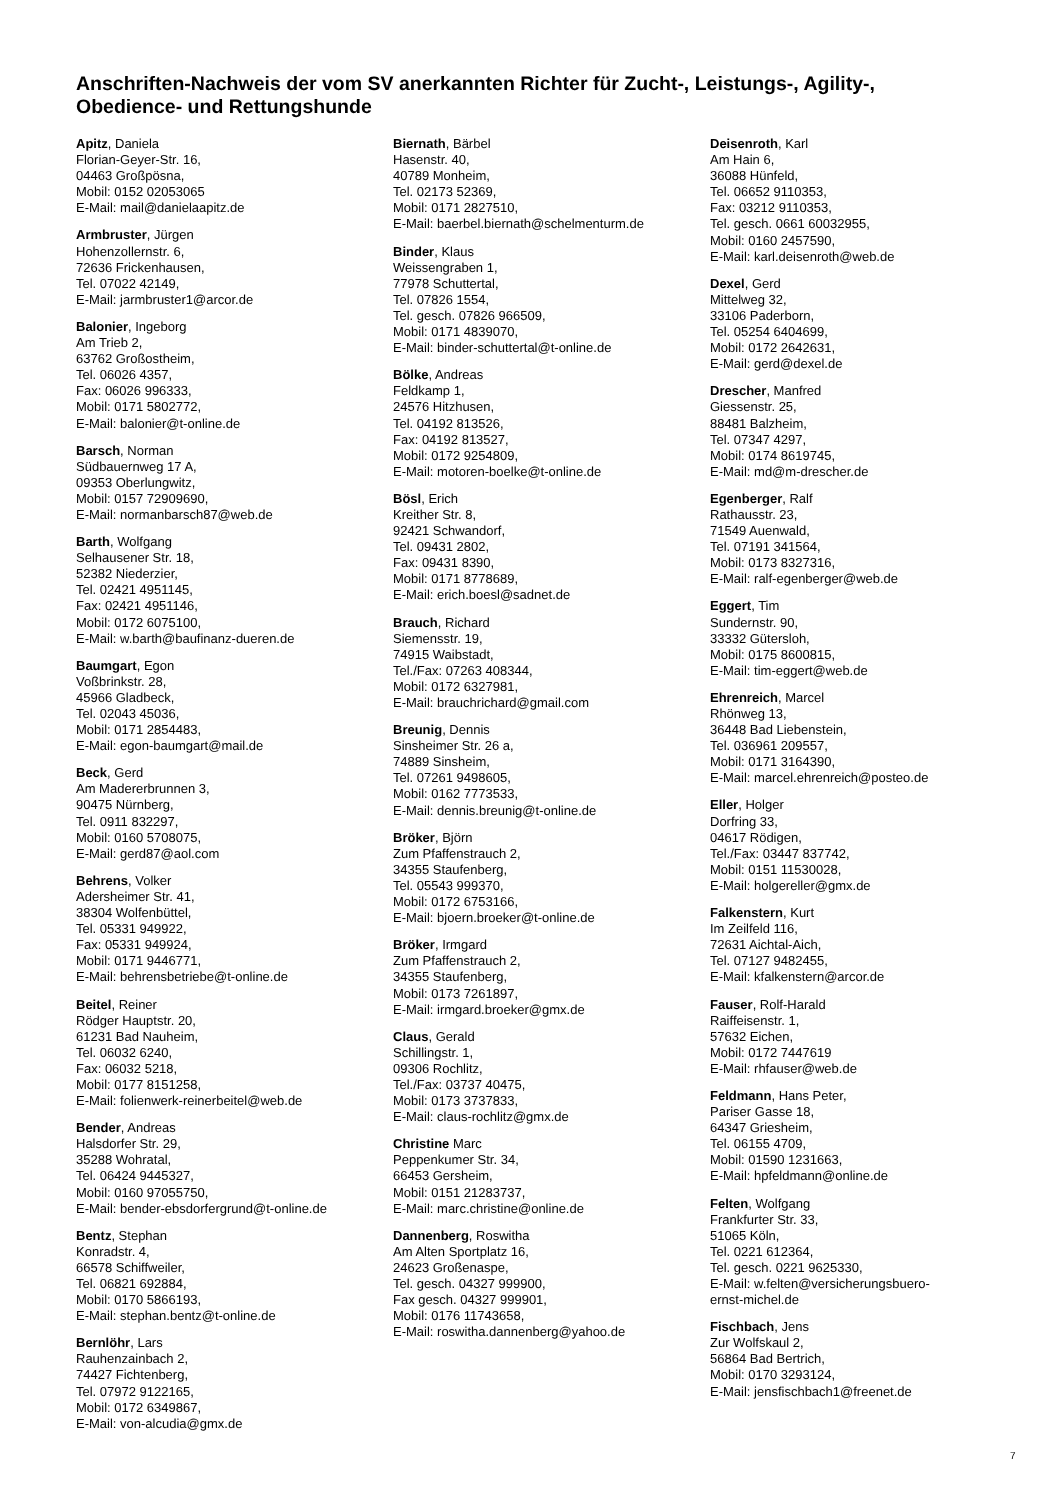Anschriften-Nachweis der vom SV anerkannten Richter für Zucht-, Leistungs-, Agility-, Obedience- und Rettungshunde
Apitz, Daniela
Florian-Geyer-Str. 16,
04463 Großpösna,
Mobil: 0152 02053065
E-Mail: mail@danielaapitz.de
Armbruster, Jürgen
Hohenzollernstr. 6,
72636 Frickenhausen,
Tel. 07022 42149,
E-Mail: jarmbruster1@arcor.de
Balonier, Ingeborg
Am Trieb 2,
63762 Großostheim,
Tel. 06026 4357,
Fax: 06026 996333,
Mobil: 0171 5802772,
E-Mail: balonier@t-online.de
Barsch, Norman
Südbauernweg 17 A,
09353 Oberlungwitz,
Mobil: 0157 72909690,
E-Mail: normanbarsch87@web.de
Barth, Wolfgang
Selhausener Str. 18,
52382 Niederzier,
Tel. 02421 4951145,
Fax: 02421 4951146,
Mobil: 0172 6075100,
E-Mail: w.barth@baufinanz-dueren.de
Baumgart, Egon
Voßbrinkstr. 28,
45966 Gladbeck,
Tel. 02043 45036,
Mobil: 0171 2854483,
E-Mail: egon-baumgart@mail.de
Beck, Gerd
Am Madererbrunnen 3,
90475 Nürnberg,
Tel. 0911 832297,
Mobil: 0160 5708075,
E-Mail: gerd87@aol.com
Behrens, Volker
Adersheimer Str. 41,
38304 Wolfenbüttel,
Tel. 05331 949922,
Fax: 05331 949924,
Mobil: 0171 9446771,
E-Mail: behrensbetriebe@t-online.de
Beitel, Reiner
Rödger Hauptstr. 20,
61231 Bad Nauheim,
Tel. 06032 6240,
Fax: 06032 5218,
Mobil: 0177 8151258,
E-Mail: folienwerk-reinerbeitel@web.de
Bender, Andreas
Halsdorfer Str. 29,
35288 Wohratal,
Tel. 06424 9445327,
Mobil: 0160 97055750,
E-Mail: bender-ebsdorfergrund@t-online.de
Bentz, Stephan
Konradstr. 4,
66578 Schiffweiler,
Tel. 06821 692884,
Mobil: 0170 5866193,
E-Mail: stephan.bentz@t-online.de
Bernlöhr, Lars
Rauhenzainbach 2,
74427 Fichtenberg,
Tel. 07972 9122165,
Mobil: 0172 6349867,
E-Mail: von-alcudia@gmx.de
Biernath, Bärbel
Hasenstr. 40,
40789 Monheim,
Tel. 02173 52369,
Mobil: 0171 2827510,
E-Mail: baerbel.biernath@schelmenturm.de
Binder, Klaus
Weissengraben 1,
77978 Schuttertal,
Tel. 07826 1554,
Tel. gesch. 07826 966509,
Mobil: 0171 4839070,
E-Mail: binder-schuttertal@t-online.de
Bölke, Andreas
Feldkamp 1,
24576 Hitzhusen,
Tel. 04192 813526,
Fax: 04192 813527,
Mobil: 0172 9254809,
E-Mail: motoren-boelke@t-online.de
Bösl, Erich
Kreither Str. 8,
92421 Schwandorf,
Tel. 09431 2802,
Fax: 09431 8390,
Mobil: 0171 8778689,
E-Mail: erich.boesl@sadnet.de
Brauch, Richard
Siemensstr. 19,
74915 Waibstadt,
Tel./Fax: 07263 408344,
Mobil: 0172 6327981,
E-Mail: brauchrichard@gmail.com
Breunig, Dennis
Sinsheimer Str. 26 a,
74889 Sinsheim,
Tel. 07261 9498605,
Mobil: 0162 7773533,
E-Mail: dennis.breunig@t-online.de
Bröker, Björn
Zum Pfaffenstrauch 2,
34355 Staufenberg,
Tel. 05543 999370,
Mobil: 0172 6753166,
E-Mail: bjoern.broeker@t-online.de
Bröker, Irmgard
Zum Pfaffenstrauch 2,
34355 Staufenberg,
Mobil: 0173 7261897,
E-Mail: irmgard.broeker@gmx.de
Claus, Gerald
Schillingstr. 1,
09306 Rochlitz,
Tel./Fax: 03737 40475,
Mobil: 0173 3737833,
E-Mail: claus-rochlitz@gmx.de
Christine Marc
Peppenkumer Str. 34,
66453 Gersheim,
Mobil: 0151 21283737,
E-Mail: marc.christine@online.de
Dannenberg, Roswitha
Am Alten Sportplatz 16,
24623 Großenaspe,
Tel. gesch. 04327 999900,
Fax gesch. 04327 999901,
Mobil: 0176 11743658,
E-Mail: roswitha.dannenberg@yahoo.de
Deisenroth, Karl
Am Hain 6,
36088 Hünfeld,
Tel. 06652 9110353,
Fax: 03212 9110353,
Tel. gesch. 0661 60032955,
Mobil: 0160 2457590,
E-Mail: karl.deisenroth@web.de
Dexel, Gerd
Mittelweg 32,
33106 Paderborn,
Tel. 05254 6404699,
Mobil: 0172 2642631,
E-Mail: gerd@dexel.de
Drescher, Manfred
Giessenstr. 25,
88481 Balzheim,
Tel. 07347 4297,
Mobil: 0174 8619745,
E-Mail: md@m-drescher.de
Egenberger, Ralf
Rathausstr. 23,
71549 Auenwald,
Tel. 07191 341564,
Mobil: 0173 8327316,
E-Mail: ralf-egenberger@web.de
Eggert, Tim
Sundernstr. 90,
33332 Gütersloh,
Mobil: 0175 8600815,
E-Mail: tim-eggert@web.de
Ehrenreich, Marcel
Rhönweg 13,
36448 Bad Liebenstein,
Tel. 036961 209557,
Mobil: 0171 3164390,
E-Mail: marcel.ehrenreich@posteo.de
Eller, Holger
Dorfring 33,
04617 Rödigen,
Tel./Fax: 03447 837742,
Mobil: 0151 11530028,
E-Mail: holgereller@gmx.de
Falkenstern, Kurt
Im Zeilfeld 116,
72631 Aichtal-Aich,
Tel. 07127 9482455,
E-Mail: kfalkenstern@arcor.de
Fauser, Rolf-Harald
Raiffeisenstr. 1,
57632 Eichen,
Mobil: 0172 7447619
E-Mail: rhfauser@web.de
Feldmann, Hans Peter,
Pariser Gasse 18,
64347 Griesheim,
Tel. 06155 4709,
Mobil: 01590 1231663,
E-Mail: hpfeldmann@online.de
Felten, Wolfgang
Frankfurter Str. 33,
51065 Köln,
Tel. 0221 612364,
Tel. gesch. 0221 9625330,
E-Mail: w.felten@versicherungsbuero-
ernst-michel.de
Fischbach, Jens
Zur Wolfskaul 2,
56864 Bad Bertrich,
Mobil: 0170 3293124,
E-Mail: jensfischbach1@freenet.de
7